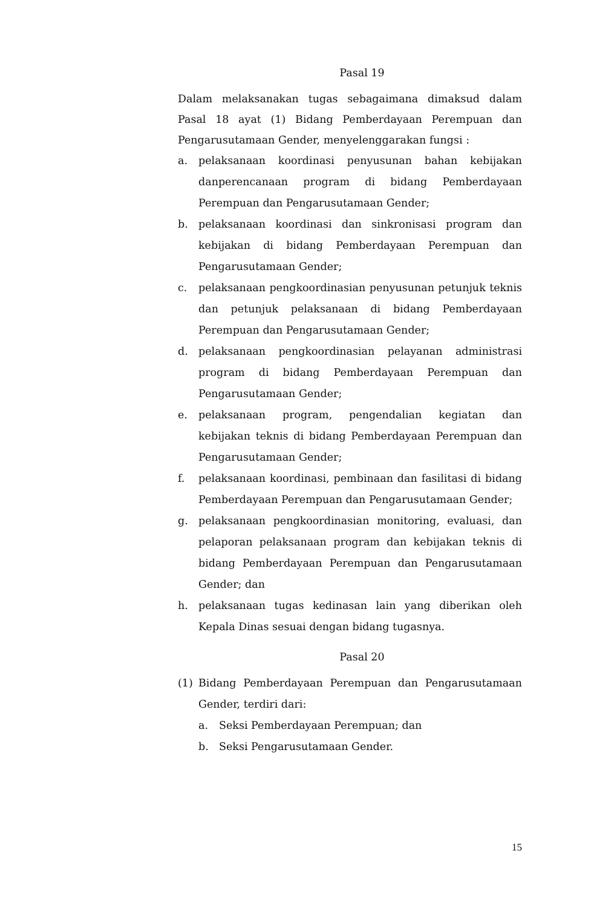Pasal 19
Dalam melaksanakan tugas sebagaimana dimaksud dalam Pasal 18 ayat (1) Bidang Pemberdayaan Perempuan dan Pengarusutamaan Gender, menyelenggarakan fungsi :
a. pelaksanaan koordinasi penyusunan bahan kebijakan danperencanaan program di bidang Pemberdayaan Perempuan dan Pengarusutamaan Gender;
b. pelaksanaan koordinasi dan sinkronisasi program dan kebijakan di bidang Pemberdayaan Perempuan dan Pengarusutamaan Gender;
c. pelaksanaan pengkoordinasian penyusunan petunjuk teknis dan petunjuk pelaksanaan di bidang Pemberdayaan Perempuan dan Pengarusutamaan Gender;
d. pelaksanaan pengkoordinasian pelayanan administrasi program di bidang Pemberdayaan Perempuan dan Pengarusutamaan Gender;
e. pelaksanaan program, pengendalian kegiatan dan kebijakan teknis di bidang Pemberdayaan Perempuan dan Pengarusutamaan Gender;
f. pelaksanaan koordinasi, pembinaan dan fasilitasi di bidang Pemberdayaan Perempuan dan Pengarusutamaan Gender;
g. pelaksanaan pengkoordinasian monitoring, evaluasi, dan pelaporan pelaksanaan program dan kebijakan teknis di bidang Pemberdayaan Perempuan dan Pengarusutamaan Gender; dan
h. pelaksanaan tugas kedinasan lain yang diberikan oleh Kepala Dinas sesuai dengan bidang tugasnya.
Pasal 20
(1) Bidang Pemberdayaan Perempuan dan Pengarusutamaan Gender, terdiri dari:
a. Seksi Pemberdayaan Perempuan; dan
b. Seksi Pengarusutamaan Gender.
15